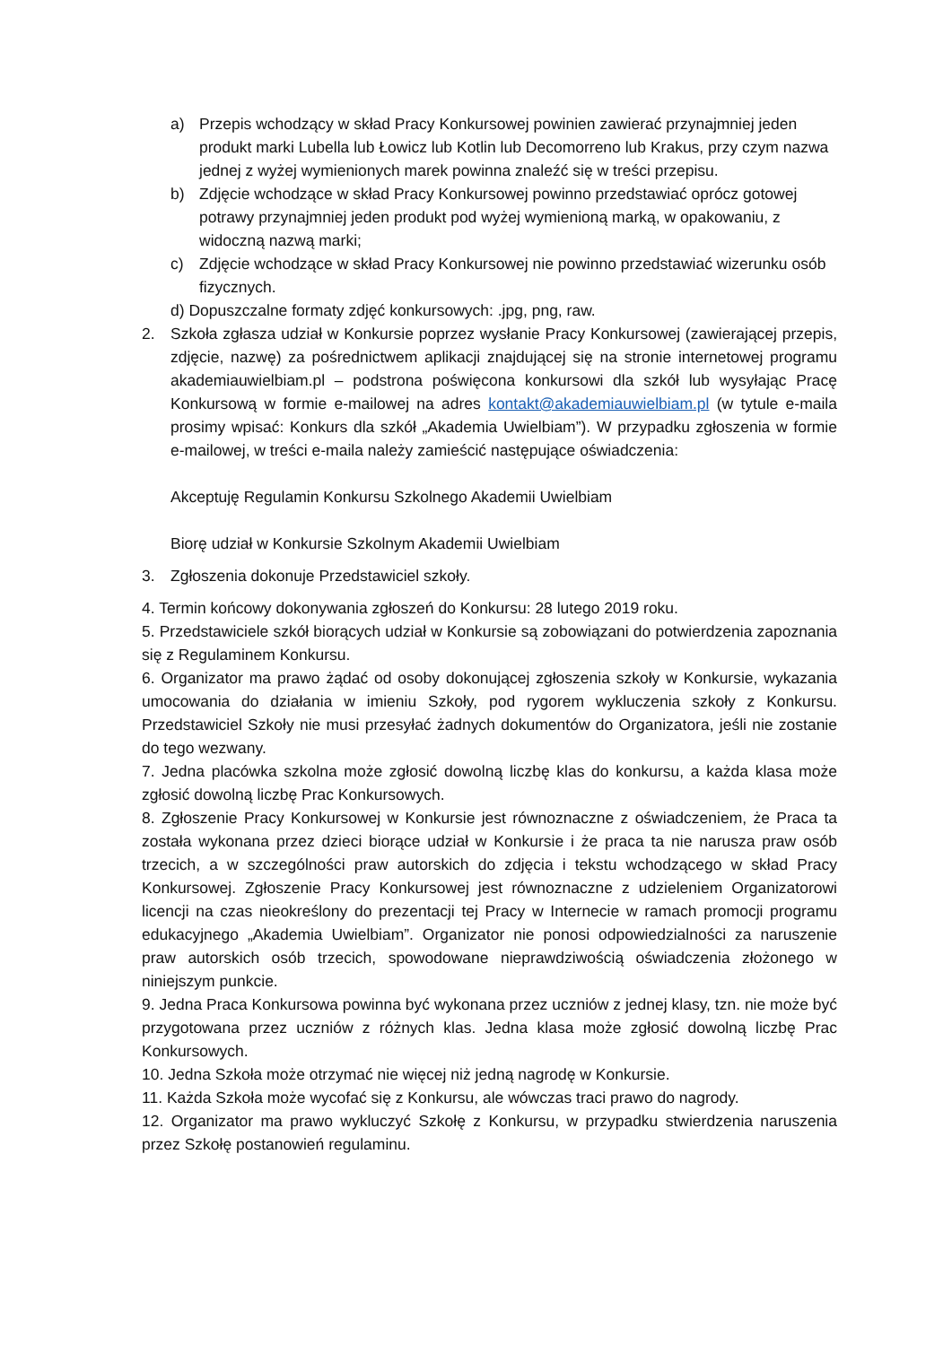a) Przepis wchodzący w skład Pracy Konkursowej powinien zawierać przynajmniej jeden produkt marki Lubella lub Łowicz lub Kotlin lub Decomorreno lub Krakus, przy czym nazwa jednej z wyżej wymienionych marek powinna znaleźć się w treści przepisu.
b) Zdjęcie wchodzące w skład Pracy Konkursowej powinno przedstawiać oprócz gotowej potrawy przynajmniej jeden produkt pod wyżej wymienioną marką, w opakowaniu, z widoczną nazwą marki;
c) Zdjęcie wchodzące w skład Pracy Konkursowej nie powinno przedstawiać wizerunku osób fizycznych.
d) Dopuszczalne formaty zdjęć konkursowych: .jpg, png, raw.
2. Szkoła zgłasza udział w Konkursie poprzez wysłanie Pracy Konkursowej (zawierającej przepis, zdjęcie, nazwę) za pośrednictwem aplikacji znajdującej się na stronie internetowej programu akademiauwielbiam.pl – podstrona poświęcona konkursowi dla szkół lub wysyłając Pracę Konkursową w formie e-mailowej na adres kontakt@akademiauwielbiam.pl (w tytule e-maila prosimy wpisać: Konkurs dla szkół „Akademia Uwielbiam”). W przypadku zgłoszenia w formie e-mailowej, w treści e-maila należy zamieścić następujące oświadczenia:
Akceptuję Regulamin Konkursu Szkolnego Akademii Uwielbiam
Biorę udział w Konkursie Szkolnym Akademii Uwielbiam
3. Zgłoszenia dokonuje Przedstawiciel szkoły.
4. Termin końcowy dokonywania zgłoszeń do Konkursu: 28 lutego 2019 roku.
5. Przedstawiciele szkół biorących udział w Konkursie są zobowiązani do potwierdzenia zapoznania się z Regulaminem Konkursu.
6. Organizator ma prawo żądać od osoby dokonującej zgłoszenia szkoły w Konkursie, wykazania umocowania do działania w imieniu Szkoły, pod rygorem wykluczenia szkoły z Konkursu. Przedstawiciel Szkoły nie musi przesyłać żadnych dokumentów do Organizatora, jeśli nie zostanie do tego wezwany.
7. Jedna placówka szkolna może zgłosić dowolną liczbę klas do konkursu, a każda klasa może zgłosić dowolną liczbę Prac Konkursowych.
8. Zgłoszenie Pracy Konkursowej w Konkursie jest równoznaczne z oświadczeniem, że Praca ta została wykonana przez dzieci biorące udział w Konkursie i że praca ta nie narusza praw osób trzecich, a w szczególności praw autorskich do zdjęcia i tekstu wchodzącego w skład Pracy Konkursowej. Zgłoszenie Pracy Konkursowej jest równoznaczne z udzieleniem Organizatorowi licencji na czas nieokreślony do prezentacji tej Pracy w Internecie w ramach promocji programu edukacyjnego „Akademia Uwielbiam”. Organizator nie ponosi odpowiedzialności za naruszenie praw autorskich osób trzecich, spowodowane nieprawdziwością oświadczenia złożonego w niniejszym punkcie.
9. Jedna Praca Konkursowa powinna być wykonana przez uczniów z jednej klasy, tzn. nie może być przygotowana przez uczniów z różnych klas. Jedna klasa może zgłosić dowolną liczbę Prac Konkursowych.
10. Jedna Szkoła może otrzymać nie więcej niż jedną nagrodę w Konkursie.
11. Każda Szkoła może wycofać się z Konkursu, ale wówczas traci prawo do nagrody.
12. Organizator ma prawo wykluczyć Szkołę z Konkursu, w przypadku stwierdzenia naruszenia przez Szkołę postanowień regulaminu.